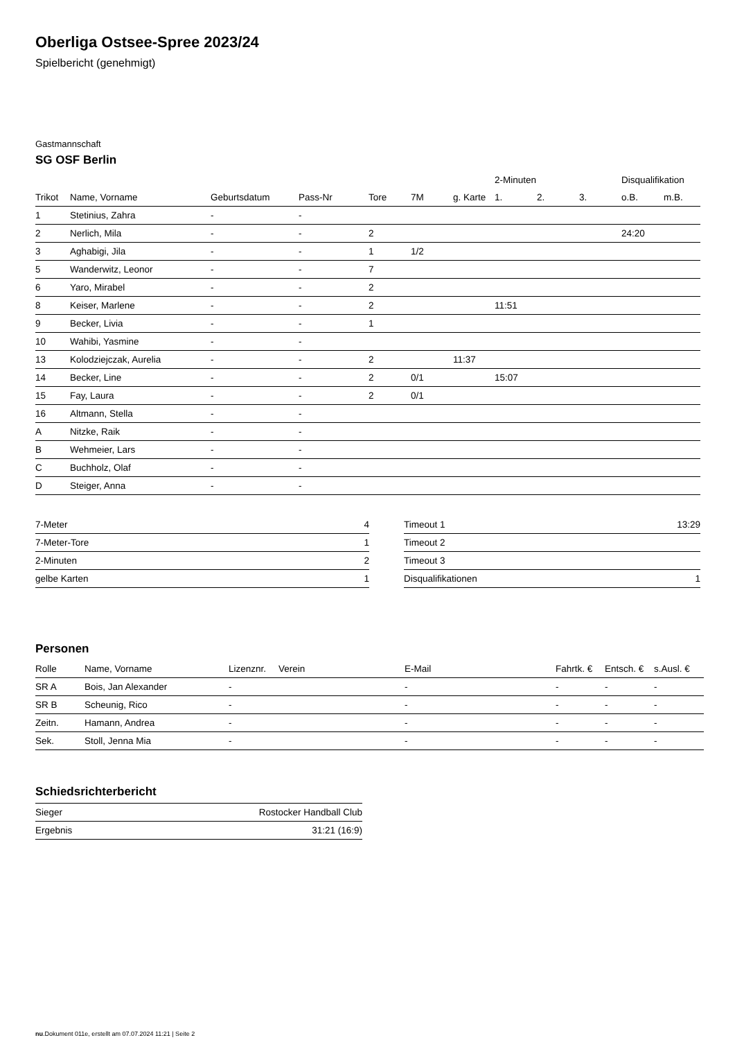Oberliga Ostsee-Spree 2023/24
Spielbericht (genehmigt)
Gastmannschaft
SG OSF Berlin
| | | | | | | | 2-Minuten | | | Disqualifikation | |
| --- | --- | --- | --- | --- | --- | --- | --- | --- | --- | --- | --- |
| Trikot | Name, Vorname | Geburtsdatum | Pass-Nr | Tore | 7M | g. Karte | 1. | 2. | 3. | o.B. | m.B. |
| 1 | Stetinius, Zahra | - | - | | | | | | | | |
| 2 | Nerlich, Mila | - | - | 2 | | | | | | 24:20 | |
| 3 | Aghabigi, Jila | - | - | 1 | 1/2 | | | | | | |
| 5 | Wanderwitz, Leonor | - | - | 7 | | | | | | | |
| 6 | Yaro, Mirabel | - | - | 2 | | | | | | | |
| 8 | Keiser, Marlene | - | - | 2 | | | 11:51 | | | | |
| 9 | Becker, Livia | - | - | 1 | | | | | | | |
| 10 | Wahibi, Yasmine | - | - | | | | | | | | |
| 13 | Kolodziejczak, Aurelia | - | - | 2 | | 11:37 | | | | | |
| 14 | Becker, Line | - | - | 2 | 0/1 | | 15:07 | | | | |
| 15 | Fay, Laura | - | - | 2 | 0/1 | | | | | | |
| 16 | Altmann, Stella | - | - | | | | | | | | |
| A | Nitzke, Raik | - | - | | | | | | | | |
| B | Wehmeier, Lars | - | - | | | | | | | | |
| C | Buchholz, Olaf | - | - | | | | | | | | |
| D | Steiger, Anna | - | - | | | | | | | | |
| 7-Meter | 4 |
| 7-Meter-Tore | 1 |
| 2-Minuten | 2 |
| gelbe Karten | 1 |
| Timeout 1 | 13:29 |
| Timeout 2 | |
| Timeout 3 | |
| Disqualifikationen | 1 |
Personen
| Rolle | Name, Vorname | Lizenznr. | Verein | E-Mail | Fahrtk. € | Entsch. € | s.Ausl. € |
| --- | --- | --- | --- | --- | --- | --- | --- |
| SR A | Bois, Jan Alexander | - | | - | - | - | - |
| SR B | Scheunig, Rico | - | | - | - | - | - |
| Zeitn. | Hamann, Andrea | - | | - | - | - | - |
| Sek. | Stoll, Jenna Mia | - | | - | - | - | - |
Schiedsrichterbericht
| Sieger | Rostocker Handball Club |
| Ergebnis | 31:21 (16:9) |
nu.Dokument 011e, erstellt am 07.07.2024 11:21 | Seite 2